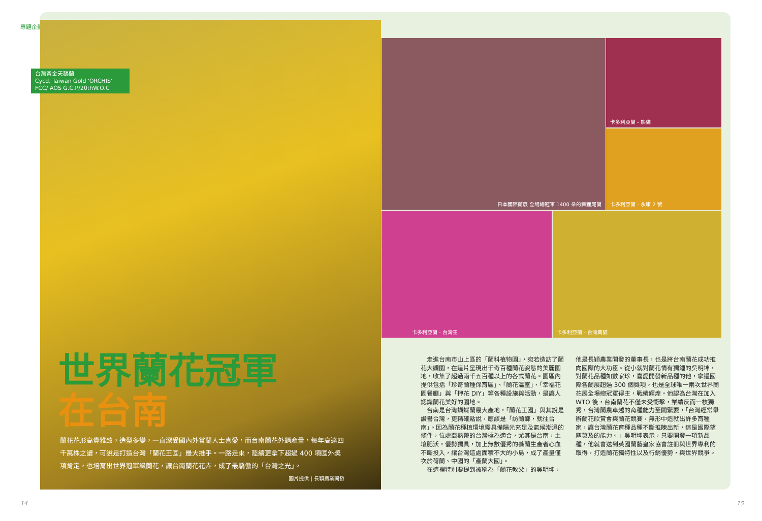專題企劃
台灣黃金天鵝蘭
Cycd. Taiwan Gold 'ORCHIS' FCC/ AOS G.C.P/20thW.O.C
世界蘭花冠軍
在台南
蘭花花形高貴雅致，造型多變，一直深受國內外賞蘭人士喜愛，而台南蘭花外銷產量，每年高達四千萬株之譜，可說是打造台灣「蘭花王國」最大推手。一路走來，陸續更拿下超過 400 項國外獎項肯定，也培育出世界冠軍級蘭花，讓台南蘭花花卉，成了最驕傲的「台灣之光」。
圖片提供 | 長穎農業開發
日本國際蘭展 全場總冠軍 1400 朵的狐狸尾蘭 卡多利亞蘭 - 熊貓
卡多利亞蘭 - 永康 2 號
卡多利亞蘭 - 台灣王 卡多利亞蘭 - 台灣黃貓
　走進台南市山上區的「蘭科植物園」，宛若造訪了蘭花大觀園，在這片呈現出千奇百種蘭花姿態的美麗園地，收集了超過兩千五百種以上的各式蘭花。園區內提供包括「珍奇蘭種保育區」、「蘭花溫室」、「幸福花園餐廳」與「押花 DIY」等各種設施與活動，是讓人認識蘭花美好的園地。
　台南是台灣蝴蝶蘭最大產地，「蘭花王國」與其說是讚譽台灣，更精確點說，應該是「訪蘭鄉，就往台南」。因為蘭花種植環境需具備陽光充足及氣候潮濕的條件，位處亞熱帶的台灣極為適合，尤其是台南，土壤肥沃，優勢獨具，加上無數優秀的養蘭生產者心血不斷投入，讓台灣這處面積不大的小島，成了產量僅次於荷蘭、中國的「產蘭大國」。
　在這裡特別要提到被稱為「蘭花教父」的吳明坤，
他是長穎農業開發的董事長，也是將台南蘭花成功推向國際的大功臣。從小就對蘭花情有獨鍾的吳明坤，對蘭花品種如數家珍，喜愛開發新品種的他，拿遍國際各蘭展超過 300 個獎項，也是全球唯一兩次世界蘭花展全場總冠軍得主，戰績輝煌。他認為台灣在加入 WTO 後，台南蘭花不僅未受衝擊，業績反而一枝獨秀，台灣蘭農卓越的育種能力至關緊要，「台灣經常舉辦蘭花欣賞會與蘭花競賽，無形中造就出許多育種家，讓台灣蘭花育種品種不斷推陳出新，這是國際望塵莫及的能力。」吳明坤表示，只要開發一項新品種，他就會送到英國蘭藝皇家協會註冊與世界專利的取得，打造蘭花獨特性以及行銷優勢，與世界競爭。
14 15